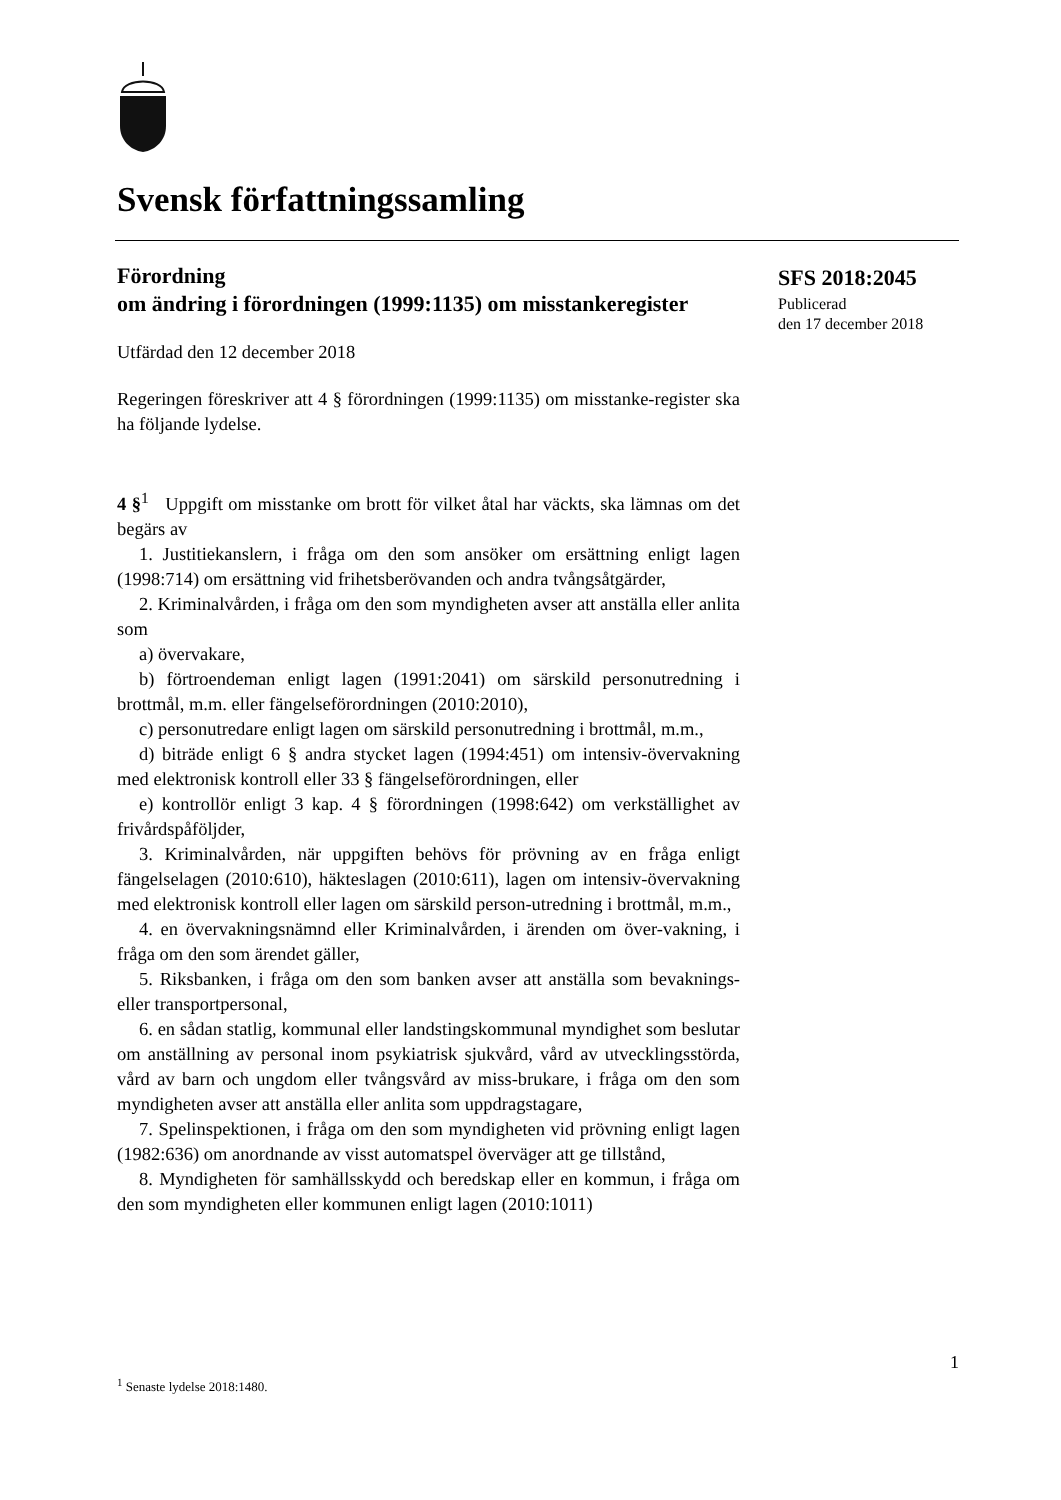Svensk författningssamling
SFS 2018:2045
Publicerad
den 17 december 2018
Förordning
om ändring i förordningen (1999:1135) om misstankeregister
Utfärdad den 12 december 2018
Regeringen föreskriver att 4 § förordningen (1999:1135) om misstanke-register ska ha följande lydelse.
4 §<sup>1</sup> Uppgift om misstanke om brott för vilket åtal har väckts, ska lämnas om det begärs av
1. Justitiekanslern, i fråga om den som ansöker om ersättning enligt lagen (1998:714) om ersättning vid frihetsberövanden och andra tvångsåtgärder,
2. Kriminalvården, i fråga om den som myndigheten avser att anställa eller anlita som
a) övervakare,
b) förtroendeman enligt lagen (1991:2041) om särskild personutredning i brottmål, m.m. eller fängelseförordningen (2010:2010),
c) personutredare enligt lagen om särskild personutredning i brottmål, m.m.,
d) biträde enligt 6 § andra stycket lagen (1994:451) om intensiv-övervakning med elektronisk kontroll eller 33 § fängelseförordningen, eller
e) kontrollör enligt 3 kap. 4 § förordningen (1998:642) om verkställighet av frivårdspåföljder,
3. Kriminalvården, när uppgiften behövs för prövning av en fråga enligt fängelselagen (2010:610), häkteslagen (2010:611), lagen om intensiv-övervakning med elektronisk kontroll eller lagen om särskild person-utredning i brottmål, m.m.,
4. en övervakningsnämnd eller Kriminalvården, i ärenden om över-vakning, i fråga om den som ärendet gäller,
5. Riksbanken, i fråga om den som banken avser att anställa som bevaknings- eller transportpersonal,
6. en sådan statlig, kommunal eller landstingskommunal myndighet som beslutar om anställning av personal inom psykiatrisk sjukvård, vård av utvecklingsstörda, vård av barn och ungdom eller tvångsvård av miss-brukare, i fråga om den som myndigheten avser att anställa eller anlita som uppdragstagare,
7. Spelinspektionen, i fråga om den som myndigheten vid prövning enligt lagen (1982:636) om anordnande av visst automatspel överväger att ge tillstånd,
8. Myndigheten för samhällsskydd och beredskap eller en kommun, i fråga om den som myndigheten eller kommunen enligt lagen (2010:1011)
1
<sup>1</sup> Senaste lydelse 2018:1480.